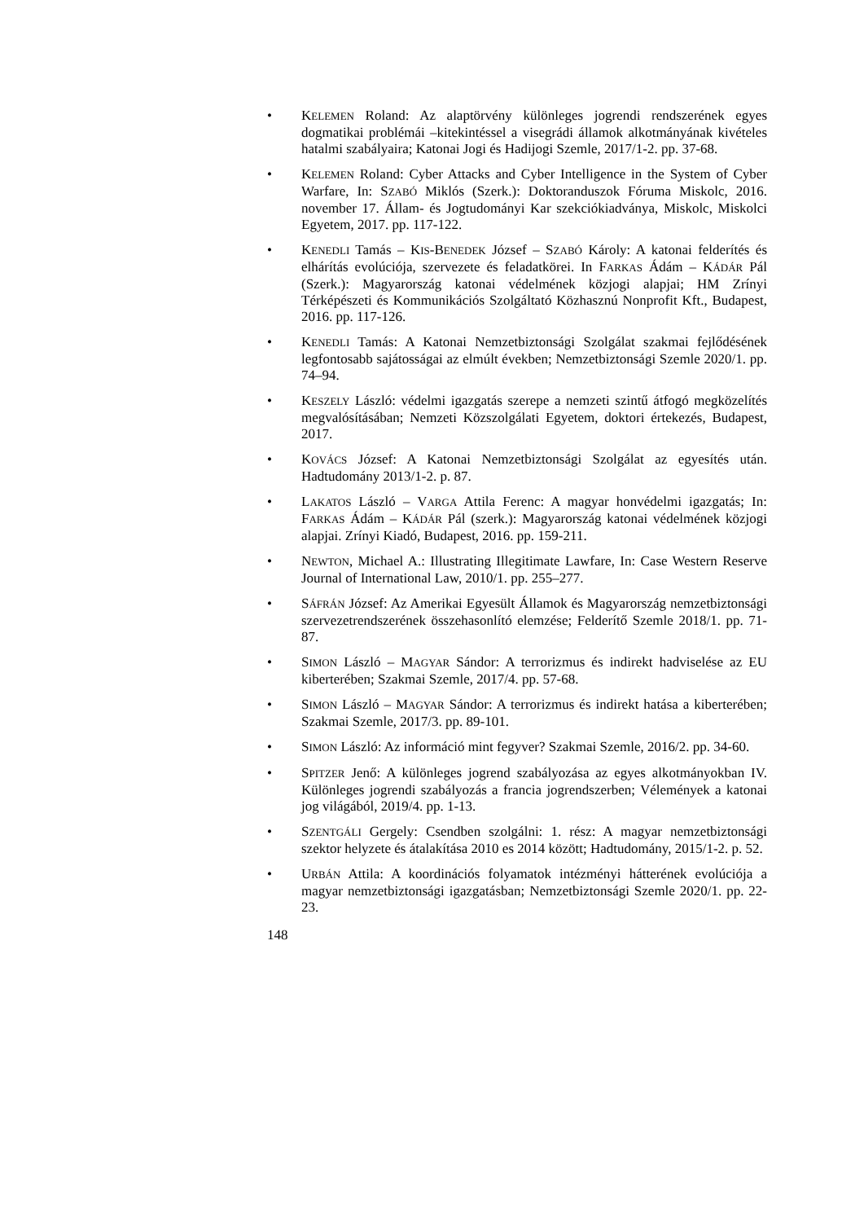• KELEMEN Roland: Az alaptörvény különleges jogrendi rendszerének egyes dogmatikai problémái –kitekintéssel a visegrádi államok alkotmányának kivételes hatalmi szabályaira; Katonai Jogi és Hadijogi Szemle, 2017/1-2. pp. 37-68.
• KELEMEN Roland: Cyber Attacks and Cyber Intelligence in the System of Cyber Warfare, In: SZABÓ Miklós (Szerk.): Doktoranduszok Fóruma Miskolc, 2016. november 17. Állam- és Jogtudományi Kar szekciókiadványa, Miskolc, Miskolci Egyetem, 2017. pp. 117-122.
• KENEDLI Tamás – KIS-BENEDEK József – SZABÓ Károly: A katonai felderítés és elhárítás evolúciója, szervezete és feladatkörei. In FARKAS Ádám – KÁDÁR Pál (Szerk.): Magyarország katonai védelmének közjogi alapjai; HM Zrínyi Térképészeti és Kommunikációs Szolgáltató Közhasznú Nonprofit Kft., Budapest, 2016. pp. 117-126.
• KENEDLI Tamás: A Katonai Nemzetbiztonsági Szolgálat szakmai fejlődésének legfontosabb sajátosságai az elmúlt években; Nemzetbiztonsági Szemle 2020/1. pp. 74–94.
• KESZELY László: védelmi igazgatás szerepe a nemzeti szintű átfogó megközelítés megvalósításában; Nemzeti Közszolgálati Egyetem, doktori értekezés, Budapest, 2017.
• KOVÁCS József: A Katonai Nemzetbiztonsági Szolgálat az egyesítés után. Hadtudomány 2013/1-2. p. 87.
• LAKATOS László – VARGA Attila Ferenc: A magyar honvédelmi igazgatás; In: FARKAS Ádám – KÁDÁR Pál (szerk.): Magyarország katonai védelmének közjogi alapjai. Zrínyi Kiadó, Budapest, 2016. pp. 159-211.
• NEWTON, Michael A.: Illustrating Illegitimate Lawfare, In: Case Western Reserve Journal of International Law, 2010/1. pp. 255–277.
• SÁFRÁN József: Az Amerikai Egyesült Államok és Magyarország nemzetbiztonsági szervezetrendszerének összehasonlító elemzése; Felderítő Szemle 2018/1. pp. 71-87.
• SIMON László – MAGYAR Sándor: A terrorizmus és indirekt hadviselése az EU kiberterében; Szakmai Szemle, 2017/4. pp. 57-68.
• SIMON László – MAGYAR Sándor: A terrorizmus és indirekt hatása a kiberterében; Szakmai Szemle, 2017/3. pp. 89-101.
• SIMON László: Az információ mint fegyver? Szakmai Szemle, 2016/2. pp. 34-60.
• SPITZER Jenő: A különleges jogrend szabályozása az egyes alkotmányokban IV. Különleges jogrendi szabályozás a francia jogrendszerben; Vélemények a katonai jog világából, 2019/4. pp. 1-13.
• SZENTGÁLI Gergely: Csendben szolgálni: 1. rész: A magyar nemzetbiztonsági szektor helyzete és átalakítása 2010 es 2014 között; Hadtudomány, 2015/1-2. p. 52.
• URBÁN Attila: A koordinációs folyamatok intézményi hátterének evolúciója a magyar nemzetbiztonsági igazgatásban; Nemzetbiztonsági Szemle 2020/1. pp. 22-23.
148